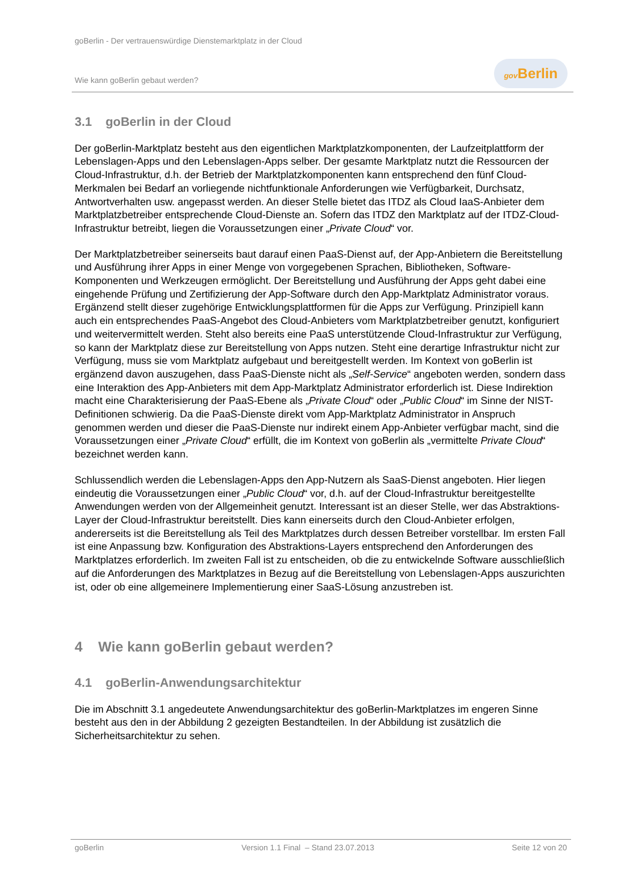goBerlin - Der vertrauenswürdige Dienstemarktplatz in der Cloud
Wie kann goBerlin gebaut werden?
gov Berlin
3.1 goBerlin in der Cloud
Der goBerlin-Marktplatz besteht aus den eigentlichen Marktplatzkomponenten, der Laufzeitplattform der Lebenslagen-Apps und den Lebenslagen-Apps selber. Der gesamte Marktplatz nutzt die Ressourcen der Cloud-Infrastruktur, d.h. der Betrieb der Marktplatzkomponenten kann entsprechend den fünf Cloud-Merkmalen bei Bedarf an vorliegende nichtfunktionale Anforderungen wie Verfügbarkeit, Durchsatz, Antwortverhalten usw. angepasst werden. An dieser Stelle bietet das ITDZ als Cloud IaaS-Anbieter dem Marktplatzbetreiber entsprechende Cloud-Dienste an. Sofern das ITDZ den Marktplatz auf der ITDZ-Cloud-Infrastruktur betreibt, liegen die Voraussetzungen einer „Private Cloud“ vor.
Der Marktplatzbetreiber seinerseits baut darauf einen PaaS-Dienst auf, der App-Anbietern die Bereitstellung und Ausführung ihrer Apps in einer Menge von vorgegebenen Sprachen, Bibliotheken, Software-Komponenten und Werkzeugen ermöglicht. Der Bereitstellung und Ausführung der Apps geht dabei eine eingehende Prüfung und Zertifizierung der App-Software durch den App-Marktplatz Administrator voraus. Ergänzend stellt dieser zugehörige Entwicklungsplattformen für die Apps zur Verfügung. Prinzipiell kann auch ein entsprechendes PaaS-Angebot des Cloud-Anbieters vom Marktplatzbetreiber genutzt, konfiguriert und weitervermittelt werden. Steht also bereits eine PaaS unterstützende Cloud-Infrastruktur zur Verfügung, so kann der Marktplatz diese zur Bereitstellung von Apps nutzen. Steht eine derartige Infrastruktur nicht zur Verfügung, muss sie vom Marktplatz aufgebaut und bereitgestellt werden. Im Kontext von goBerlin ist ergänzend davon auszugehen, dass PaaS-Dienste nicht als „Self-Service“ angeboten werden, sondern dass eine Interaktion des App-Anbieters mit dem App-Marktplatz Administrator erforderlich ist. Diese Indirektion macht eine Charakterisierung der PaaS-Ebene als „Private Cloud“ oder „Public Cloud“ im Sinne der NIST-Definitionen schwierig. Da die PaaS-Dienste direkt vom App-Marktplatz Administrator in Anspruch genommen werden und dieser die PaaS-Dienste nur indirekt einem App-Anbieter verfügbar macht, sind die Voraussetzungen einer „Private Cloud“ erfüllt, die im Kontext von goBerlin als „vermittelte Private Cloud“ bezeichnet werden kann.
Schlussendlich werden die Lebenslagen-Apps den App-Nutzern als SaaS-Dienst angeboten. Hier liegen eindeutig die Voraussetzungen einer „Public Cloud“ vor, d.h. auf der Cloud-Infrastruktur bereitgestellte Anwendungen werden von der Allgemeinheit genutzt. Interessant ist an dieser Stelle, wer das Abstraktions-Layer der Cloud-Infrastruktur bereitstellt. Dies kann einerseits durch den Cloud-Anbieter erfolgen, andererseits ist die Bereitstellung als Teil des Marktplatzes durch dessen Betreiber vorstellbar. Im ersten Fall ist eine Anpassung bzw. Konfiguration des Abstraktions-Layers entsprechend den Anforderungen des Marktplatzes erforderlich. Im zweiten Fall ist zu entscheiden, ob die zu entwickelnde Software ausschließlich auf die Anforderungen des Marktplatzes in Bezug auf die Bereitstellung von Lebenslagen-Apps auszurichten ist, oder ob eine allgemeinere Implementierung einer SaaS-Lösung anzustreben ist.
4 Wie kann goBerlin gebaut werden?
4.1 goBerlin-Anwendungsarchitektur
Die im Abschnitt 3.1 angedeutete Anwendungsarchitektur des goBerlin-Marktplatzes im engeren Sinne besteht aus den in der Abbildung 2 gezeigten Bestandteilen. In der Abbildung ist zusätzlich die Sicherheitsarchitektur zu sehen.
goBerlin Version 1.1 Final – Stand 23.07.2013 Seite 12 von 20